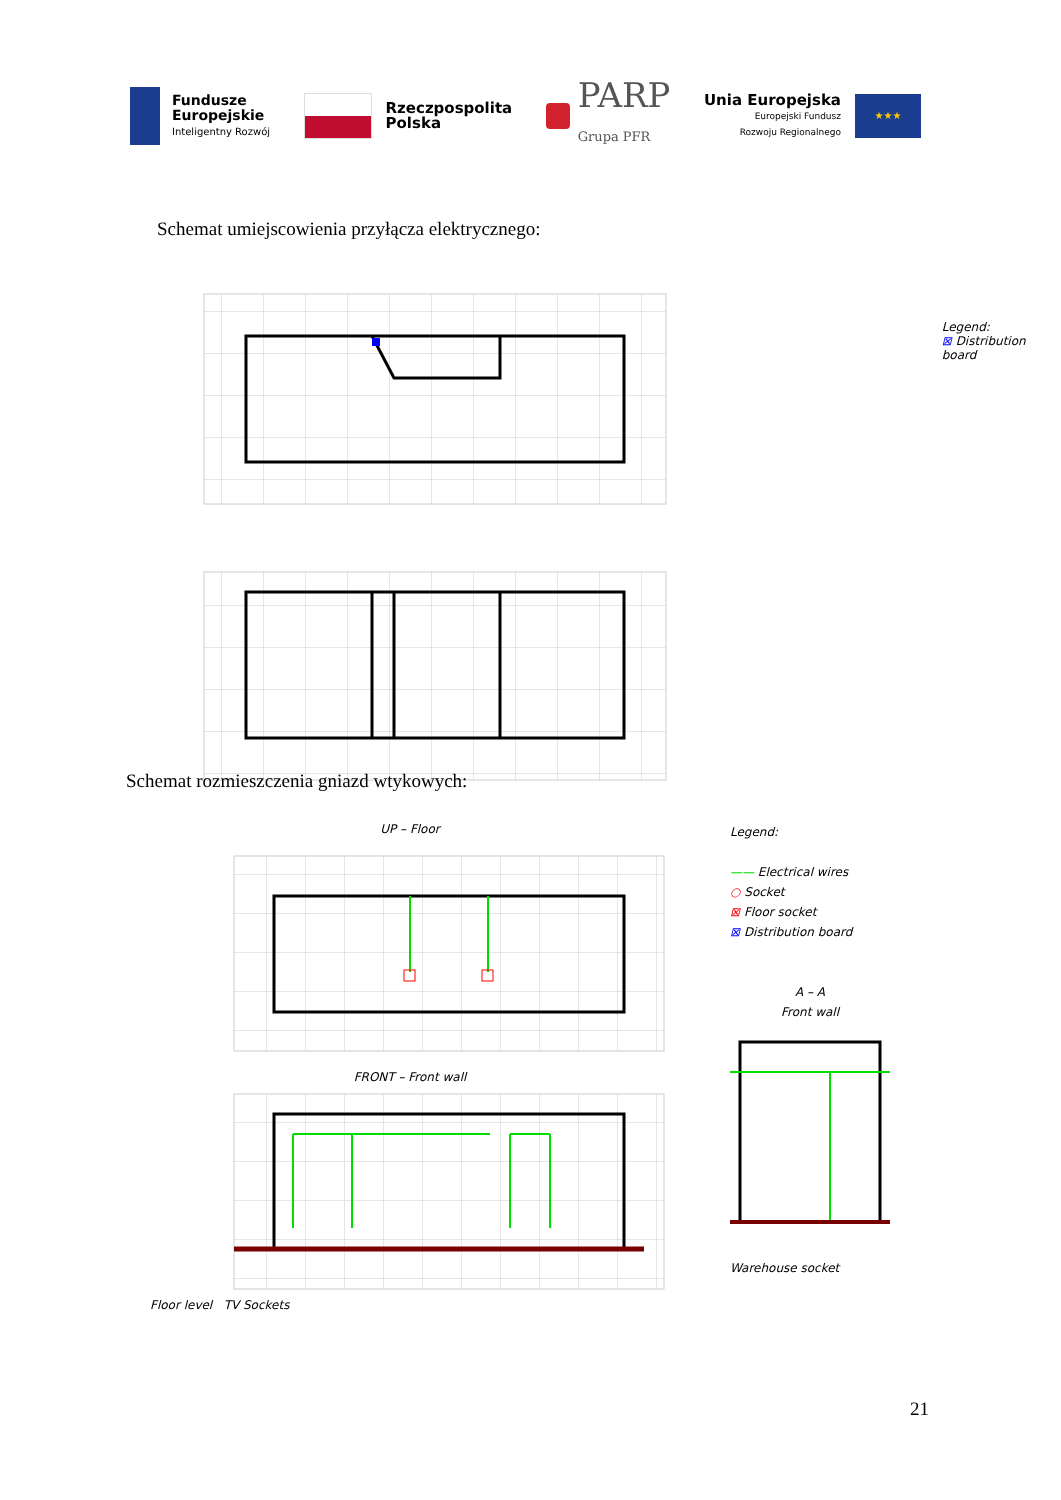Fundusze
Europejskie
Inteligentny Rozwój
Rzeczpospolita
Polska
PARP
Grupa PFR
Unia Europejska
Europejski Fundusz
Rozwoju Regionalnego
★★★
Schemat umiejscowienia przyłącza elektrycznego:
Legend:
⊠ Distribution board
Schemat rozmieszczenia gniazd wtykowych:
UP – Floor
FRONT – Front wall
Floor level TV Sockets
Legend:
—— Electrical wires
○ Socket
⊠ Floor socket
⊠ Distribution board
A – A
Front wall
Warehouse socket
21